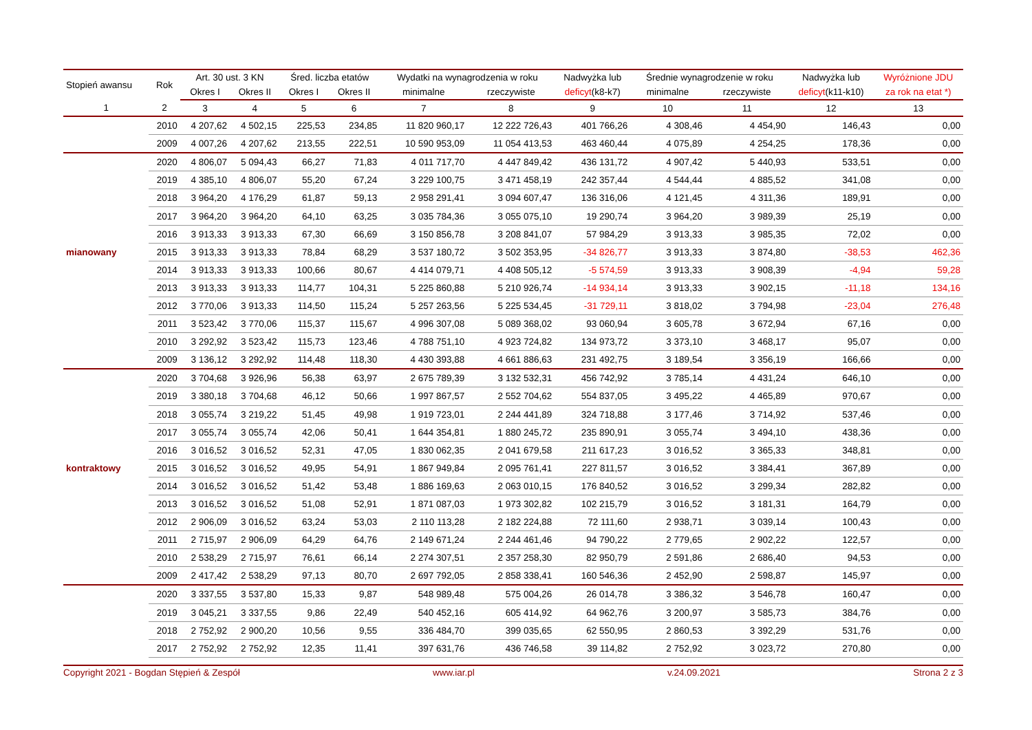| Stopień awansu | Rok | Art. 30 ust. 3 KN | | Śred. liczba etatów | | Wydatki na wynagrodzenia w roku | | Nadwyżka lub | Średnie wynagrodzenie w roku | | Nadwyżka lub | Wyróżnione JDU |
| --- | --- | --- | --- | --- | --- | --- | --- | --- | --- | --- | --- | --- |
| | | Okres I | Okres II | Okres I | Okres II | minimalne | rzeczywiste | deficyt (k8-k7) | minimalne | rzeczywiste | deficyt (k11-k10) | za rok na etat *) |
| 1 | 2 | 3 | 4 | 5 | 6 | 7 | 8 | 9 | 10 | 11 | 12 | 13 |
| | 2010 | 4 207,62 | 4 502,15 | 225,53 | 234,85 | 11 820 960,17 | 12 222 726,43 | 401 766,26 | 4 308,46 | 4 454,90 | 146,43 | 0,00 |
| | 2009 | 4 007,26 | 4 207,62 | 213,55 | 222,51 | 10 590 953,09 | 11 054 413,53 | 463 460,44 | 4 075,89 | 4 254,25 | 178,36 | 0,00 |
| | 2020 | 4 806,07 | 5 094,43 | 66,27 | 71,83 | 4 011 717,70 | 4 447 849,42 | 436 131,72 | 4 907,42 | 5 440,93 | 533,51 | 0,00 |
| | 2019 | 4 385,10 | 4 806,07 | 55,20 | 67,24 | 3 229 100,75 | 3 471 458,19 | 242 357,44 | 4 544,44 | 4 885,52 | 341,08 | 0,00 |
| | 2018 | 3 964,20 | 4 176,29 | 61,87 | 59,13 | 2 958 291,41 | 3 094 607,47 | 136 316,06 | 4 121,45 | 4 311,36 | 189,91 | 0,00 |
| | 2017 | 3 964,20 | 3 964,20 | 64,10 | 63,25 | 3 035 784,36 | 3 055 075,10 | 19 290,74 | 3 964,20 | 3 989,39 | 25,19 | 0,00 |
| | 2016 | 3 913,33 | 3 913,33 | 67,30 | 66,69 | 3 150 856,78 | 3 208 841,07 | 57 984,29 | 3 913,33 | 3 985,35 | 72,02 | 0,00 |
| mianowany | 2015 | 3 913,33 | 3 913,33 | 78,84 | 68,29 | 3 537 180,72 | 3 502 353,95 | -34 826,77 | 3 913,33 | 3 874,80 | -38,53 | 462,36 |
| | 2014 | 3 913,33 | 3 913,33 | 100,66 | 80,67 | 4 414 079,71 | 4 408 505,12 | -5 574,59 | 3 913,33 | 3 908,39 | -4,94 | 59,28 |
| | 2013 | 3 913,33 | 3 913,33 | 114,77 | 104,31 | 5 225 860,88 | 5 210 926,74 | -14 934,14 | 3 913,33 | 3 902,15 | -11,18 | 134,16 |
| | 2012 | 3 770,06 | 3 913,33 | 114,50 | 115,24 | 5 257 263,56 | 5 225 534,45 | -31 729,11 | 3 818,02 | 3 794,98 | -23,04 | 276,48 |
| | 2011 | 3 523,42 | 3 770,06 | 115,37 | 115,67 | 4 996 307,08 | 5 089 368,02 | 93 060,94 | 3 605,78 | 3 672,94 | 67,16 | 0,00 |
| | 2010 | 3 292,92 | 3 523,42 | 115,73 | 123,46 | 4 788 751,10 | 4 923 724,82 | 134 973,72 | 3 373,10 | 3 468,17 | 95,07 | 0,00 |
| | 2009 | 3 136,12 | 3 292,92 | 114,48 | 118,30 | 4 430 393,88 | 4 661 886,63 | 231 492,75 | 3 189,54 | 3 356,19 | 166,66 | 0,00 |
| | 2020 | 3 704,68 | 3 926,96 | 56,38 | 63,97 | 2 675 789,39 | 3 132 532,31 | 456 742,92 | 3 785,14 | 4 431,24 | 646,10 | 0,00 |
| | 2019 | 3 380,18 | 3 704,68 | 46,12 | 50,66 | 1 997 867,57 | 2 552 704,62 | 554 837,05 | 3 495,22 | 4 465,89 | 970,67 | 0,00 |
| | 2018 | 3 055,74 | 3 219,22 | 51,45 | 49,98 | 1 919 723,01 | 2 244 441,89 | 324 718,88 | 3 177,46 | 3 714,92 | 537,46 | 0,00 |
| | 2017 | 3 055,74 | 3 055,74 | 42,06 | 50,41 | 1 644 354,81 | 1 880 245,72 | 235 890,91 | 3 055,74 | 3 494,10 | 438,36 | 0,00 |
| | 2016 | 3 016,52 | 3 016,52 | 52,31 | 47,05 | 1 830 062,35 | 2 041 679,58 | 211 617,23 | 3 016,52 | 3 365,33 | 348,81 | 0,00 |
| kontraktowy | 2015 | 3 016,52 | 3 016,52 | 49,95 | 54,91 | 1 867 949,84 | 2 095 761,41 | 227 811,57 | 3 016,52 | 3 384,41 | 367,89 | 0,00 |
| | 2014 | 3 016,52 | 3 016,52 | 51,42 | 53,48 | 1 886 169,63 | 2 063 010,15 | 176 840,52 | 3 016,52 | 3 299,34 | 282,82 | 0,00 |
| | 2013 | 3 016,52 | 3 016,52 | 51,08 | 52,91 | 1 871 087,03 | 1 973 302,82 | 102 215,79 | 3 016,52 | 3 181,31 | 164,79 | 0,00 |
| | 2012 | 2 906,09 | 3 016,52 | 63,24 | 53,03 | 2 110 113,28 | 2 182 224,88 | 72 111,60 | 2 938,71 | 3 039,14 | 100,43 | 0,00 |
| | 2011 | 2 715,97 | 2 906,09 | 64,29 | 64,76 | 2 149 671,24 | 2 244 461,46 | 94 790,22 | 2 779,65 | 2 902,22 | 122,57 | 0,00 |
| | 2010 | 2 538,29 | 2 715,97 | 76,61 | 66,14 | 2 274 307,51 | 2 357 258,30 | 82 950,79 | 2 591,86 | 2 686,40 | 94,53 | 0,00 |
| | 2009 | 2 417,42 | 2 538,29 | 97,13 | 80,70 | 2 697 792,05 | 2 858 338,41 | 160 546,36 | 2 452,90 | 2 598,87 | 145,97 | 0,00 |
| | 2020 | 3 337,55 | 3 537,80 | 15,33 | 9,87 | 548 989,48 | 575 004,26 | 26 014,78 | 3 386,32 | 3 546,78 | 160,47 | 0,00 |
| | 2019 | 3 045,21 | 3 337,55 | 9,86 | 22,49 | 540 452,16 | 605 414,92 | 64 962,76 | 3 200,97 | 3 585,73 | 384,76 | 0,00 |
| | 2018 | 2 752,92 | 2 900,20 | 10,56 | 9,55 | 336 484,70 | 399 035,65 | 62 550,95 | 2 860,53 | 3 392,29 | 531,76 | 0,00 |
| | 2017 | 2 752,92 | 2 752,92 | 12,35 | 11,41 | 397 631,76 | 436 746,58 | 39 114,82 | 2 752,92 | 3 023,72 | 270,80 | 0,00 |
Copyright 2021 - Bogdan Stępień & Zespół www.iar.pl v.24.09.2021 Strona 2 z 3